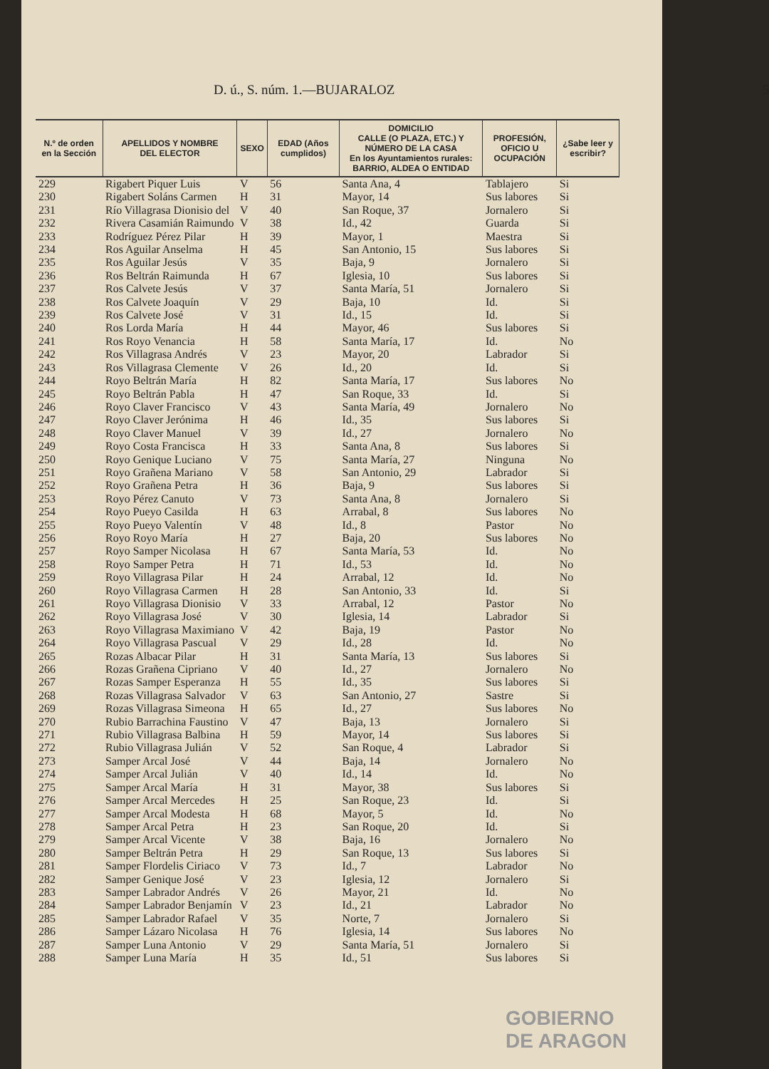D. ú., S. núm. 1.—BUJARALOZ 5
| N.º de orden en la Sección | APELLIDOS Y NOMBRE DEL ELECTOR | SEXO | EDAD (Años cumplidos) | DOMICILIO CALLE (O PLAZA, ETC.) Y NÚMERO DE LA CASA En los Ayuntamientos rurales: BARRIO, ALDEA O ENTIDAD | PROFESIÓN, OFICIO U OCUPACIÓN | ¿Sabe leer y escribir? |
| --- | --- | --- | --- | --- | --- | --- |
| 229 | Rigabert Piquer Luis | V | 56 | Santa Ana, 4 | Tablajero | Si |
| 230 | Rigabert Soláns Carmen | H | 31 | Mayor, 14 | Sus labores | Si |
| 231 | Río Villagrasa Dionisio del | V | 40 | San Roque, 37 | Jornalero | Si |
| 232 | Rivera Casamián Raimundo | V | 38 | Id., 42 | Guarda | Si |
| 233 | Rodríguez Pérez Pilar | H | 39 | Mayor, 1 | Maestra | Si |
| 234 | Ros Aguilar Anselma | H | 45 | San Antonio, 15 | Sus labores | Si |
| 235 | Ros Aguilar Jesús | V | 35 | Baja, 9 | Jornalero | Si |
| 236 | Ros Beltrán Raimunda | H | 67 | Iglesia, 10 | Sus labores | Si |
| 237 | Ros Calvete Jesús | V | 37 | Santa María, 51 | Jornalero | Si |
| 238 | Ros Calvete Joaquín | V | 29 | Baja, 10 | Id. | Si |
| 239 | Ros Calvete José | V | 31 | Id., 15 | Id. | Si |
| 240 | Ros Lorda María | H | 44 | Mayor, 46 | Sus labores | Si |
| 241 | Ros Royo Venancia | H | 58 | Santa María, 17 | Id. | No |
| 242 | Ros Villagrasa Andrés | V | 23 | Mayor, 20 | Labrador | Si |
| 243 | Ros Villagrasa Clemente | V | 26 | Id., 20 | Id. | Si |
| 244 | Royo Beltrán María | H | 82 | Santa María, 17 | Sus labores | No |
| 245 | Royo Beltrán Pabla | H | 47 | San Roque, 33 | Id. | Si |
| 246 | Royo Claver Francisco | V | 43 | Santa María, 49 | Jornalero | No |
| 247 | Royo Claver Jerónima | H | 46 | Id., 35 | Sus labores | Si |
| 248 | Royo Claver Manuel | V | 39 | Id., 27 | Jornalero | No |
| 249 | Royo Costa Francisca | H | 33 | Santa Ana, 8 | Sus labores | Si |
| 250 | Royo Genique Luciano | V | 75 | Santa María, 27 | Ninguna | No |
| 251 | Royo Grañena Mariano | V | 58 | San Antonio, 29 | Labrador | Si |
| 252 | Royo Grañena Petra | H | 36 | Baja, 9 | Sus labores | Si |
| 253 | Royo Pérez Canuto | V | 73 | Santa Ana, 8 | Jornalero | Si |
| 254 | Royo Pueyo Casilda | H | 63 | Arrabal, 8 | Sus labores | No |
| 255 | Royo Pueyo Valentín | V | 48 | Id., 8 | Pastor | No |
| 256 | Royo Royo María | H | 27 | Baja, 20 | Sus labores | No |
| 257 | Royo Samper Nicolasa | H | 67 | Santa María, 53 | Id. | No |
| 258 | Royo Samper Petra | H | 71 | Id., 53 | Id. | No |
| 259 | Royo Villagrasa Pilar | H | 24 | Arrabal, 12 | Id. | No |
| 260 | Royo Villagrasa Carmen | H | 28 | San Antonio, 33 | Id. | Si |
| 261 | Royo Villagrasa Dionisio | V | 33 | Arrabal, 12 | Pastor | No |
| 262 | Royo Villagrasa José | V | 30 | Iglesia, 14 | Labrador | Si |
| 263 | Royo Villagrasa Maximiano | V | 42 | Baja, 19 | Pastor | No |
| 264 | Royo Villagrasa Pascual | V | 29 | Id., 28 | Id. | No |
| 265 | Rozas Albacar Pilar | H | 31 | Santa María, 13 | Sus labores | Si |
| 266 | Rozas Grañena Cipriano | V | 40 | Id., 27 | Jornalero | No |
| 267 | Rozas Samper Esperanza | H | 55 | Id., 35 | Sus labores | Si |
| 268 | Rozas Villagrasa Salvador | V | 63 | San Antonio, 27 | Sastre | Si |
| 269 | Rozas Villagrasa Simeona | H | 65 | Id., 27 | Sus labores | No |
| 270 | Rubio Barrachina Faustino | V | 47 | Baja, 13 | Jornalero | Si |
| 271 | Rubio Villagrasa Balbina | H | 59 | Mayor, 14 | Sus labores | Si |
| 272 | Rubio Villagrasa Julián | V | 52 | San Roque, 4 | Labrador | Si |
| 273 | Samper Arcal José | V | 44 | Baja, 14 | Jornalero | No |
| 274 | Samper Arcal Julián | V | 40 | Id., 14 | Id. | No |
| 275 | Samper Arcal María | H | 31 | Mayor, 38 | Sus labores | Si |
| 276 | Samper Arcal Mercedes | H | 25 | San Roque, 23 | Id. | Si |
| 277 | Samper Arcal Modesta | H | 68 | Mayor, 5 | Id. | No |
| 278 | Samper Arcal Petra | H | 23 | San Roque, 20 | Id. | Si |
| 279 | Samper Arcal Vicente | V | 38 | Baja, 16 | Jornalero | No |
| 280 | Samper Beltrán Petra | H | 29 | San Roque, 13 | Sus labores | Si |
| 281 | Samper Flordelis Ciriaco | V | 73 | Id., 7 | Labrador | No |
| 282 | Samper Genique José | V | 23 | Iglesia, 12 | Jornalero | Si |
| 283 | Samper Labrador Andrés | V | 26 | Mayor, 21 | Id. | No |
| 284 | Samper Labrador Benjamín | V | 23 | Id., 21 | Labrador | No |
| 285 | Samper Labrador Rafael | V | 35 | Norte, 7 | Jornalero | Si |
| 286 | Samper Lázaro Nicolasa | H | 76 | Iglesia, 14 | Sus labores | No |
| 287 | Samper Luna Antonio | V | 29 | Santa María, 51 | Jornalero | Si |
| 288 | Samper Luna María | H | 35 | Id., 51 | Sus labores | Si |
GOBIERNO
DE ARAGON